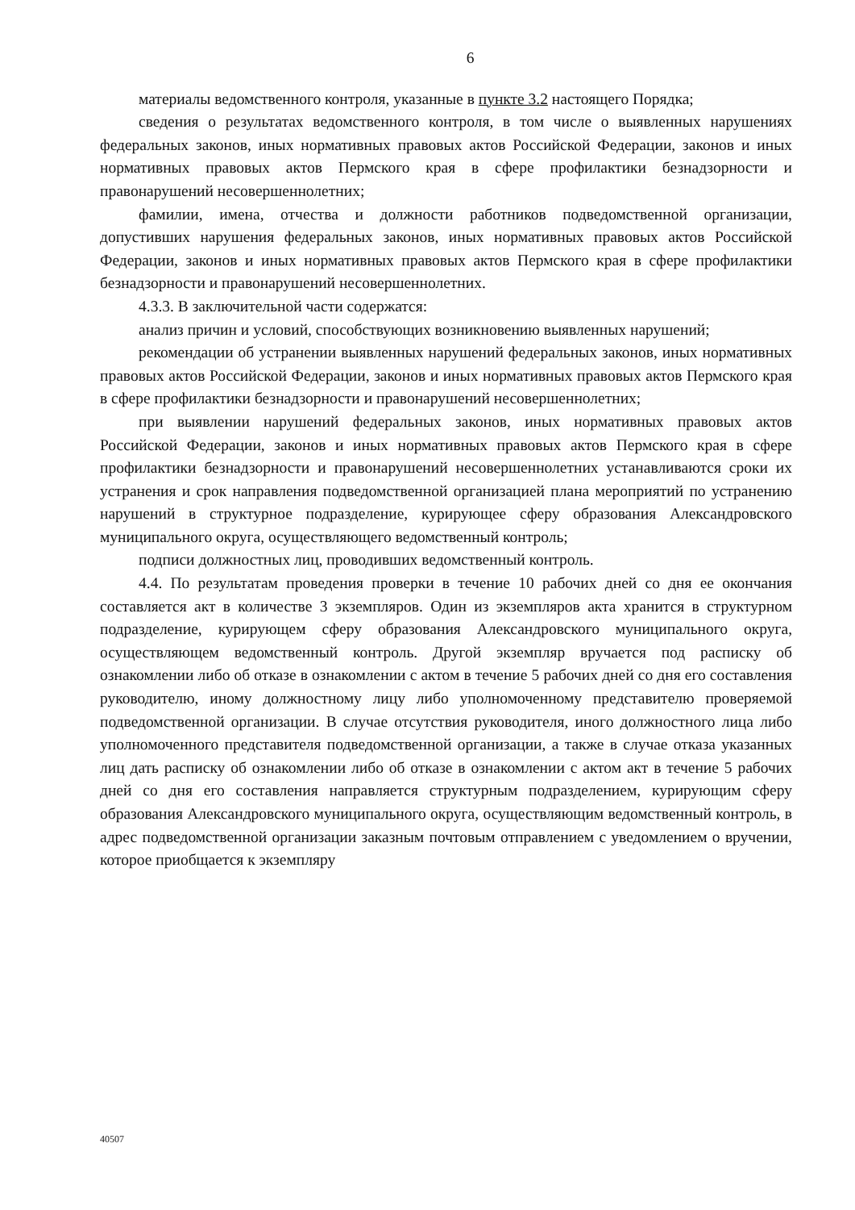6
материалы ведомственного контроля, указанные в пункте 3.2 настоящего Порядка;
сведения о результатах ведомственного контроля, в том числе о выявленных нарушениях федеральных законов, иных нормативных правовых актов Российской Федерации, законов и иных нормативных правовых актов Пермского края в сфере профилактики безнадзорности и правонарушений несовершеннолетних;
фамилии, имена, отчества и должности работников подведомственной организации, допустивших нарушения федеральных законов, иных нормативных правовых актов Российской Федерации, законов и иных нормативных правовых актов Пермского края в сфере профилактики безнадзорности и правонарушений несовершеннолетних.
4.3.3. В заключительной части содержатся:
анализ причин и условий, способствующих возникновению выявленных нарушений;
рекомендации об устранении выявленных нарушений федеральных законов, иных нормативных правовых актов Российской Федерации, законов и иных нормативных правовых актов Пермского края в сфере профилактики безнадзорности и правонарушений несовершеннолетних;
при выявлении нарушений федеральных законов, иных нормативных правовых актов Российской Федерации, законов и иных нормативных правовых актов Пермского края в сфере профилактики безнадзорности и правонарушений несовершеннолетних устанавливаются сроки их устранения и срок направления подведомственной организацией плана мероприятий по устранению нарушений в структурное подразделение, курирующее сферу образования Александровского муниципального округа, осуществляющего ведомственный контроль;
подписи должностных лиц, проводивших ведомственный контроль.
4.4. По результатам проведения проверки в течение 10 рабочих дней со дня ее окончания составляется акт в количестве 3 экземпляров. Один из экземпляров акта хранится в структурном подразделение, курирующем сферу образования Александровского муниципального округа, осуществляющем ведомственный контроль. Другой экземпляр вручается под расписку об ознакомлении либо об отказе в ознакомлении с актом в течение 5 рабочих дней со дня его составления руководителю, иному должностному лицу либо уполномоченному представителю проверяемой подведомственной организации. В случае отсутствия руководителя, иного должностного лица либо уполномоченного представителя подведомственной организации, а также в случае отказа указанных лиц дать расписку об ознакомлении либо об отказе в ознакомлении с актом акт в течение 5 рабочих дней со дня его составления направляется структурным подразделением, курирующим сферу образования Александровского муниципального округа, осуществляющим ведомственный контроль, в адрес подведомственной организации заказным почтовым отправлением с уведомлением о вручении, которое приобщается к экземпляру
40507